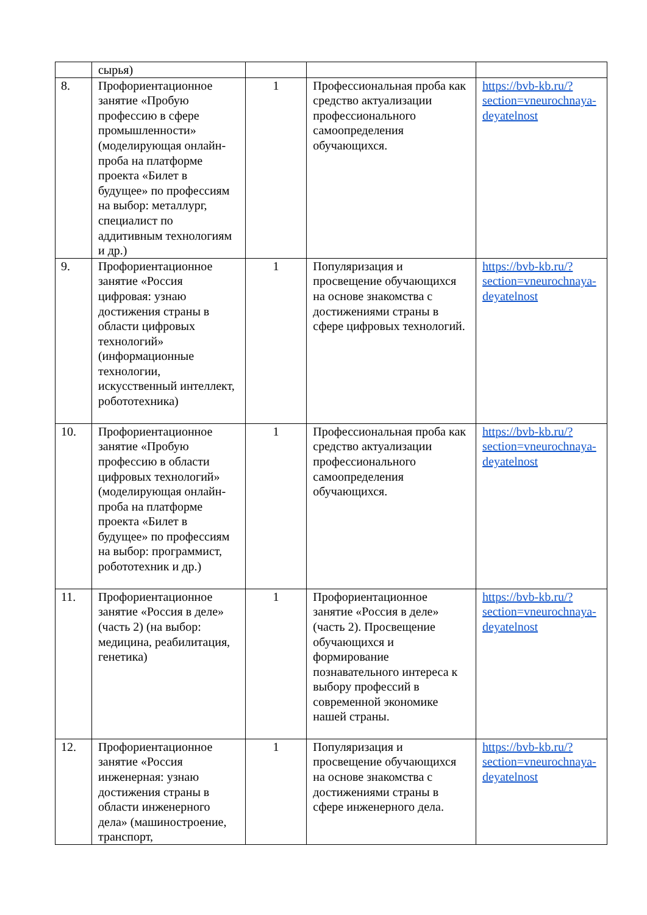| | сырья) | | | |
| 8. | Профориентационное занятие «Пробую профессию в сфере промышленности» (моделирующая онлайн-проба на платформе проекта «Билет в будущее» по профессиям на выбор: металлург, специалист по аддитивным технологиям и др.) | 1 | Профессиональная проба как средство актуализации профессионального самоопределения обучающихся. | https://bvb-kb.ru/?section=vneurochnaya-deyatelnost |
| 9. | Профориентационное занятие «Россия цифровая: узнаю достижения страны в области цифровых технологий» (информационные технологии, искусственный интеллект, робототехника) | 1 | Популяризация и просвещение обучающихся на основе знакомства с достижениями страны в сфере цифровых технологий. | https://bvb-kb.ru/?section=vneurochnaya-deyatelnost |
| 10. | Профориентационное занятие «Пробую профессию в области цифровых технологий» (моделирующая онлайн-проба на платформе проекта «Билет в будущее» по профессиям на выбор: программист, робототехник и др.) | 1 | Профессиональная проба как средство актуализации профессионального самоопределения обучающихся. | https://bvb-kb.ru/?section=vneurochnaya-deyatelnost |
| 11. | Профориентационное занятие «Россия в деле» (часть 2) (на выбор: медицина, реабилитация, генетика) | 1 | Профориентационное занятие «Россия в деле» (часть 2). Просвещение обучающихся и формирование познавательного интереса к выбору профессий в современной экономике нашей страны. | https://bvb-kb.ru/?section=vneurochnaya-deyatelnost |
| 12. | Профориентационное занятие «Россия инженерная: узнаю достижения страны в области инженерного дела» (машиностроение, транспорт, | 1 | Популяризация и просвещение обучающихся на основе знакомства с достижениями страны в сфере инженерного дела. | https://bvb-kb.ru/?section=vneurochnaya-deyatelnost |